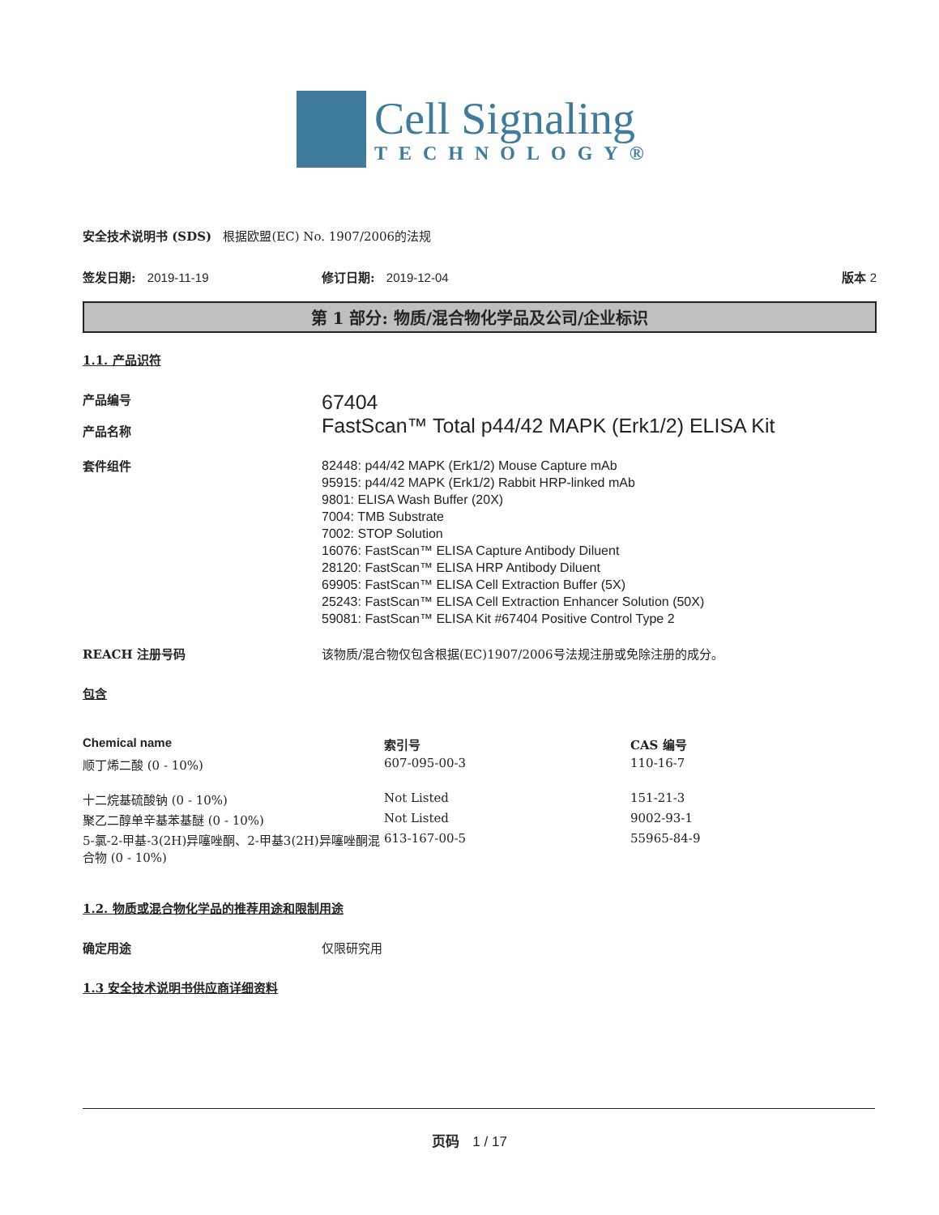Cell Signaling
TECHNOLOGY®
安全技术说明书 (SDS) 根据欧盟(EC) No. 1907/2006的法规
签发日期: 2019-11-19 修订日期: 2019-12-04 版本 2
第 1 部分: 物质/混合物化学品及公司/企业标识
1.1. 产品识符
产品编号
产品名称
67404
FastScan™ Total p44/42 MAPK (Erk1/2) ELISA Kit
套件组件
82448: p44/42 MAPK (Erk1/2) Mouse Capture mAb
95915: p44/42 MAPK (Erk1/2) Rabbit HRP-linked mAb
9801: ELISA Wash Buffer (20X)
7004: TMB Substrate
7002: STOP Solution
16076: FastScan™ ELISA Capture Antibody Diluent
28120: FastScan™ ELISA HRP Antibody Diluent
69905: FastScan™ ELISA Cell Extraction Buffer (5X)
25243: FastScan™ ELISA Cell Extraction Enhancer Solution (50X)
59081: FastScan™ ELISA Kit #67404 Positive Control Type 2
REACH 注册号码 该物质/混合物仅包含根据(EC)1907/2006号法规注册或免除注册的成分。
包含
| Chemical name | 索引号 | CAS 编号 |
| --- | --- | --- |
| 顺丁烯二酸 (0 - 10%) | 607-095-00-3 | 110-16-7 |
| 十二烷基硫酸钠 (0 - 10%) | Not Listed | 151-21-3 |
| 聚乙二醇单辛基苯基醚 (0 - 10%) | Not Listed | 9002-93-1 |
| 5-氯-2-甲基-3(2H)异噻唑酮、2-甲基3(2H)异噻唑酮混合物 (0 - 10%) | 613-167-00-5 | 55965-84-9 |
1.2. 物质或混合物化学品的推荐用途和限制用途
确定用途 仅限研究用
1.3 安全技术说明书供应商详细资料
页码 1 / 17